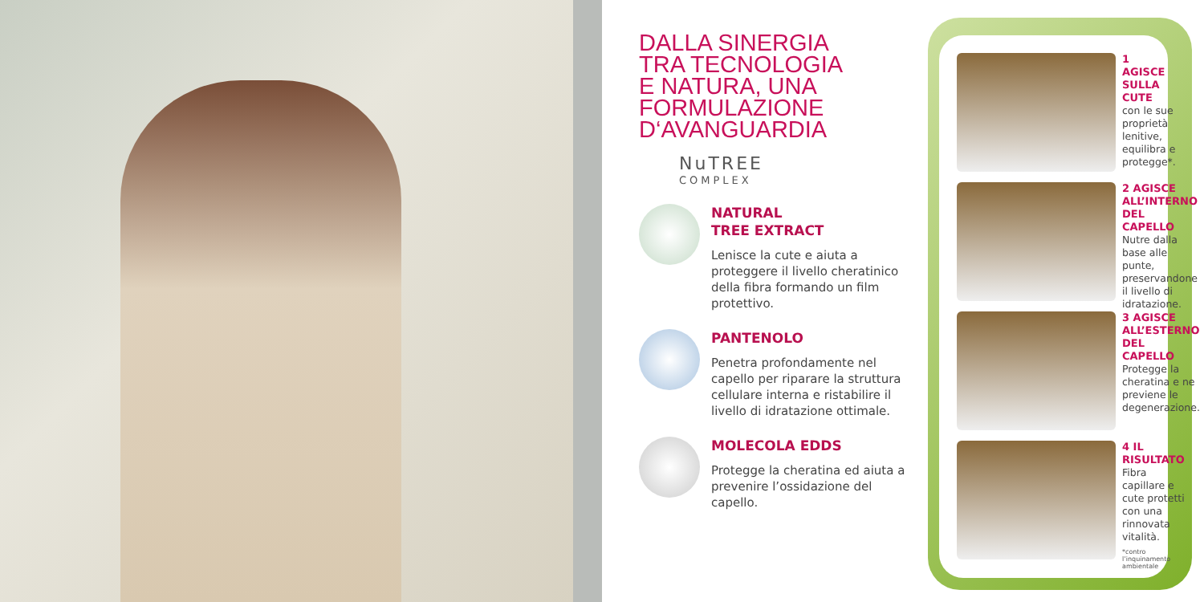DALLA SINERGIA
TRA TECNOLOGIA
E NATURA, UNA
FORMULAZIONE
D‘AVANGUARDIA
NuTREE
COMPLEX
NATURAL
TREE EXTRACT
Lenisce la cute e aiuta a proteggere il livello cheratinico della fibra formando un film protettivo.
PANTENOLO
Penetra profondamente nel capello per riparare la struttura cellulare interna e ristabilire il livello di idratazione ottimale.
MOLECOLA EDDS
Protegge la cheratina ed aiuta a prevenire l’ossidazione del capello.
1 AGISCE
SULLA CUTE
con le sue proprietà lenitive, equilibra e protegge*.
2 AGISCE
ALL’INTERNO
DEL CAPELLO
Nutre dalla base alle punte, preservandone il livello di idratazione.
3 AGISCE
ALL’ESTERNO
DEL CAPELLO
Protegge la cheratina e ne previene le degenerazione.
4 IL
RISULTATO
Fibra capillare e cute protetti con una rinnovata vitalità.
*contro l’inquinamento ambientale